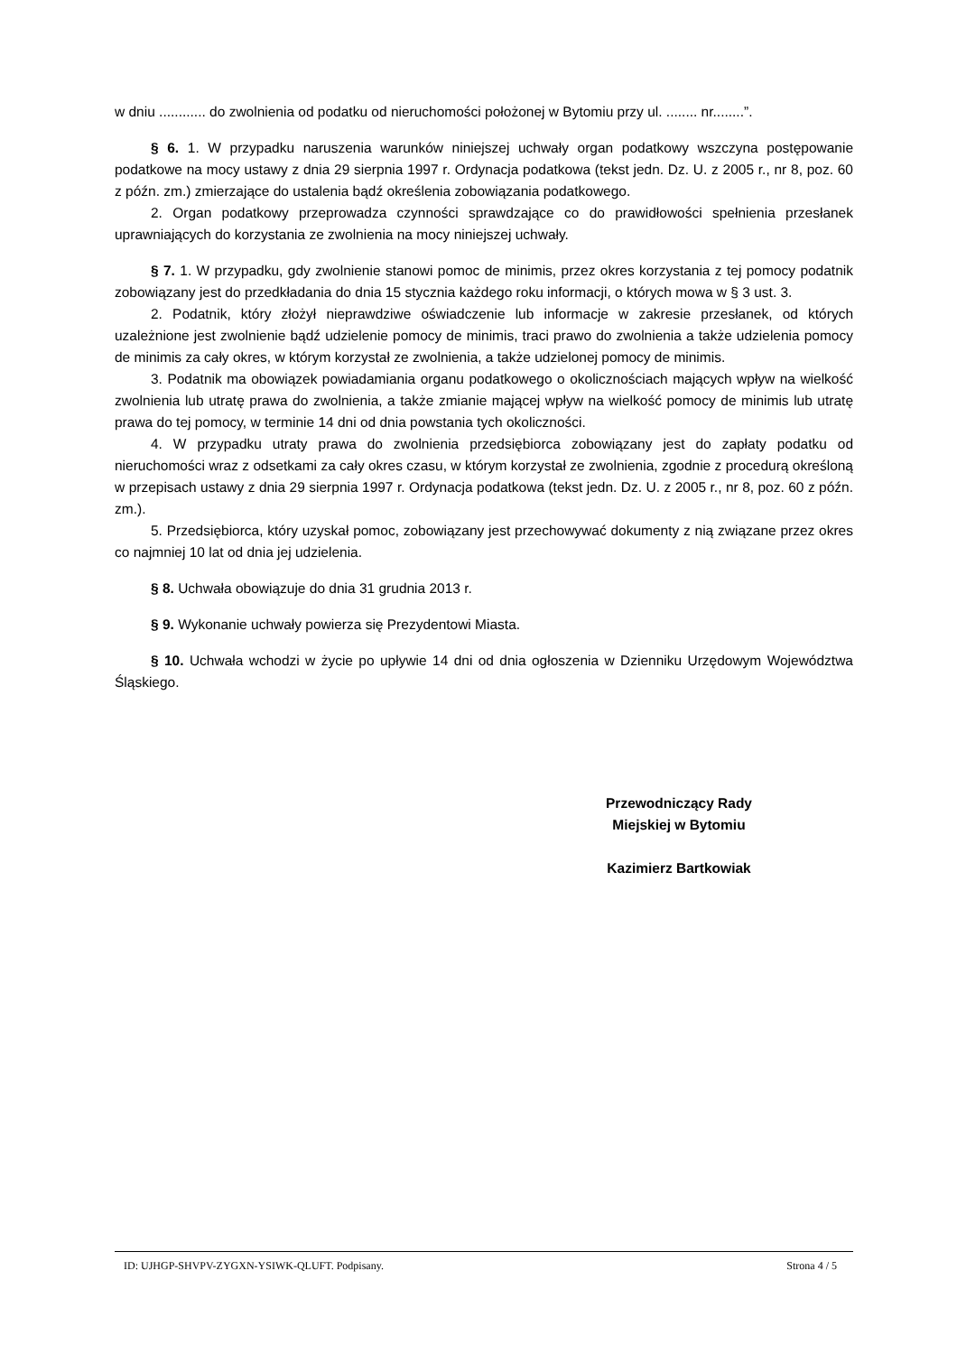w dniu ............ do zwolnienia od podatku od nieruchomości położonej w Bytomiu przy ul. ........ nr........”.
§ 6. 1. W przypadku naruszenia warunków niniejszej uchwały organ podatkowy wszczyna postępowanie podatkowe na mocy ustawy z dnia 29 sierpnia 1997 r. Ordynacja podatkowa (tekst jedn. Dz. U. z 2005 r., nr 8, poz. 60 z późn. zm.) zmierzające do ustalenia bądź określenia zobowiązania podatkowego.
2. Organ podatkowy przeprowadza czynności sprawdzające co do prawidłowości spełnienia przesłanek uprawniających do korzystania ze zwolnienia na mocy niniejszej uchwały.
§ 7. 1. W przypadku, gdy zwolnienie stanowi pomoc de minimis, przez okres korzystania z tej pomocy podatnik zobowiązany jest do przedkładania do dnia 15 stycznia każdego roku informacji, o których mowa w § 3 ust. 3.
2. Podatnik, który złożył nieprawdziwe oświadczenie lub informacje w zakresie przesłanek, od których uzależnione jest zwolnienie bądź udzielenie pomocy de minimis, traci prawo do zwolnienia a także udzielenia pomocy de minimis za cały okres, w którym korzystał ze zwolnienia, a także udzielonej pomocy de minimis.
3. Podatnik ma obowiązek powiadamiania organu podatkowego o okolicznościach mających wpływ na wielkość zwolnienia lub utratę prawa do zwolnienia, a także zmianie mającej wpływ na wielkość pomocy de minimis lub utratę prawa do tej pomocy, w terminie 14 dni od dnia powstania tych okoliczności.
4. W przypadku utraty prawa do zwolnienia przedsiębiorca zobowiązany jest do zapłaty podatku od nieruchomości wraz z odsetkami za cały okres czasu, w którym korzystał ze zwolnienia, zgodnie z procedurą określoną w przepisach ustawy z dnia 29 sierpnia 1997 r. Ordynacja podatkowa (tekst jedn. Dz. U. z 2005 r., nr 8, poz. 60 z późn. zm.).
5. Przedsiębiorca, który uzyskał pomoc, zobowiązany jest przechowywać dokumenty z nią związane przez okres co najmniej 10 lat od dnia jej udzielenia.
§ 8. Uchwała obowiązuje do dnia 31 grudnia 2013 r.
§ 9. Wykonanie uchwały powierza się Prezydentowi Miasta.
§ 10. Uchwała wchodzi w życie po upływie 14 dni od dnia ogłoszenia w Dzienniku Urzędowym Województwa Śląskiego.
Przewodniczący Rady
Miejskiej w Bytomiu
Kazimierz Bartkowiak
ID: UJHGP-SHVPV-ZYGXN-YSIWK-QLUFT. Podpisany. Strona 4 / 5